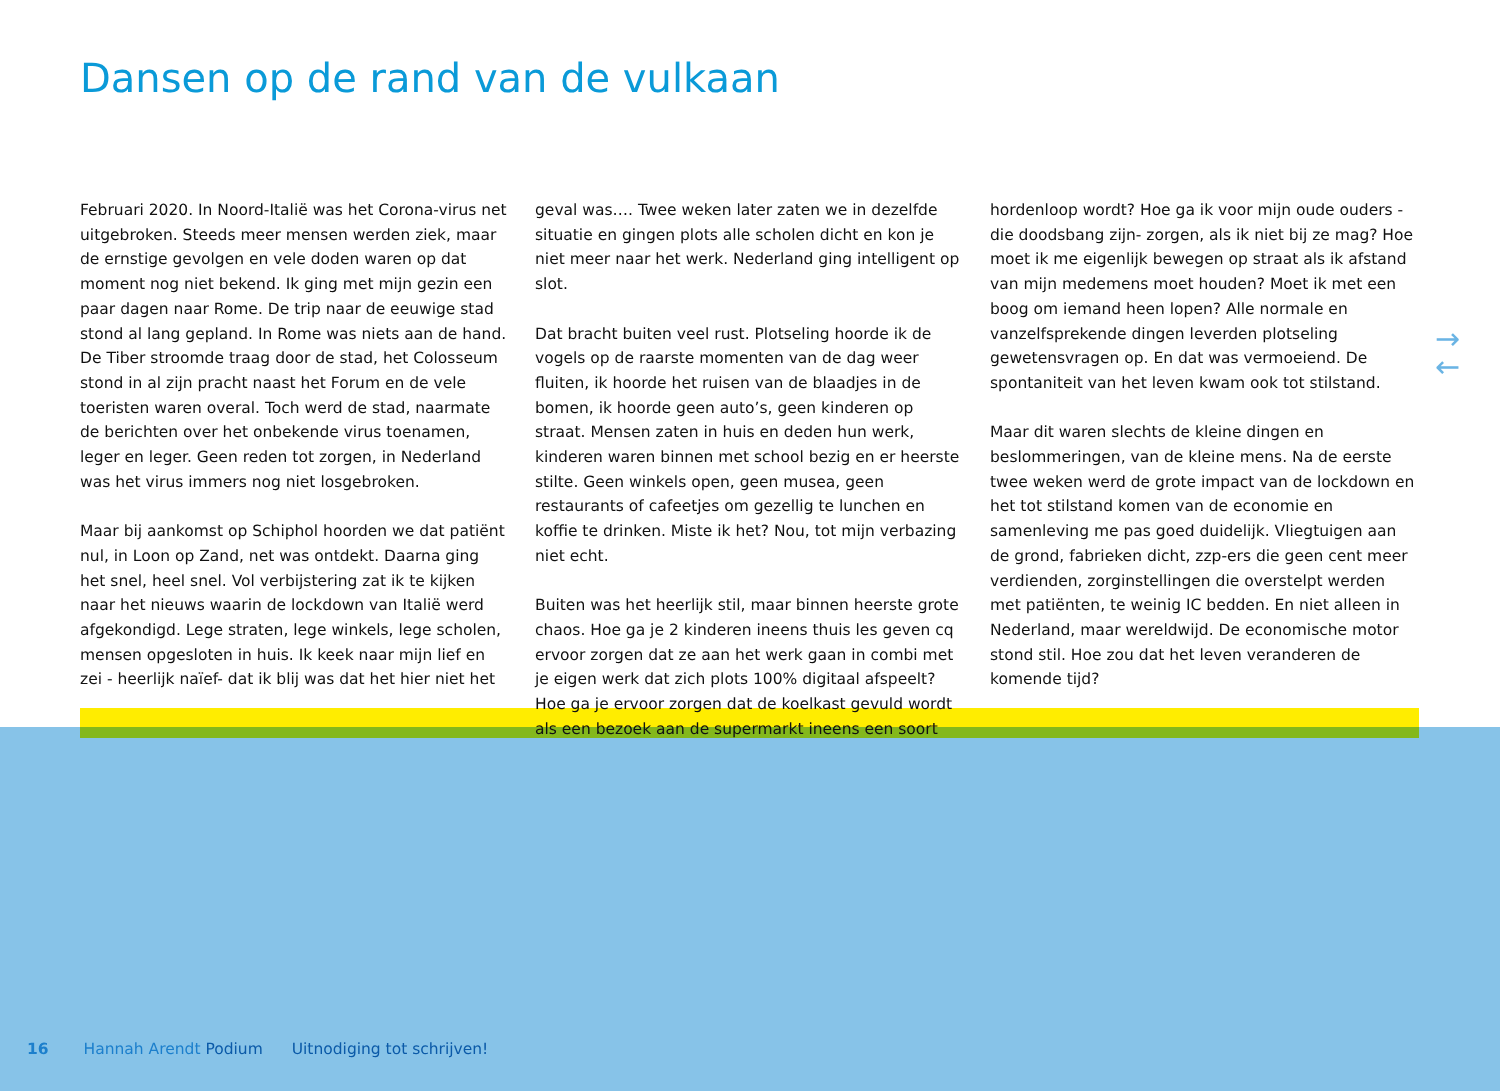Dansen op de rand van de vulkaan
Februari 2020. In Noord-Italië was het Corona-virus net uitgebroken. Steeds meer mensen werden ziek, maar de ernstige gevolgen en vele doden waren op dat moment nog niet bekend. Ik ging met mijn gezin een paar dagen naar Rome. De trip naar de eeuwige stad stond al lang gepland. In Rome was niets aan de hand. De Tiber stroomde traag door de stad, het Colosseum stond in al zijn pracht naast het Forum en de vele toeristen waren overal. Toch werd de stad, naarmate de berichten over het onbekende virus toenamen, leger en leger. Geen reden tot zorgen, in Nederland was het virus immers nog niet losgebroken.
Maar bij aankomst op Schiphol hoorden we dat patiënt nul, in Loon op Zand, net was ontdekt. Daarna ging het snel, heel snel. Vol verbijstering zat ik te kijken naar het nieuws waarin de lockdown van Italië werd afgekondigd. Lege straten, lege winkels, lege scholen, mensen opgesloten in huis. Ik keek naar mijn lief en zei - heerlijk naïef- dat ik blij was dat het hier niet het
geval was…. Twee weken later zaten we in dezelfde situatie en gingen plots alle scholen dicht en kon je niet meer naar het werk. Nederland ging intelligent op slot.
Dat bracht buiten veel rust. Plotseling hoorde ik de vogels op de raarste momenten van de dag weer fluiten, ik hoorde het ruisen van de blaadjes in de bomen, ik hoorde geen auto’s, geen kinderen op straat. Mensen zaten in huis en deden hun werk, kinderen waren binnen met school bezig en er heerste stilte. Geen winkels open, geen musea, geen restaurants of cafeetjes om gezellig te lunchen en koffie te drinken. Miste ik het? Nou, tot mijn verbazing niet echt.
Buiten was het heerlijk stil, maar binnen heerste grote chaos. Hoe ga je 2 kinderen ineens thuis les geven cq ervoor zorgen dat ze aan het werk gaan in combi met je eigen werk dat zich plots 100% digitaal afspeelt? Hoe ga je ervoor zorgen dat de koelkast gevuld wordt als een bezoek aan de supermarkt ineens een soort
hordenloop wordt? Hoe ga ik voor mijn oude ouders - die doodsbang zijn- zorgen, als ik niet bij ze mag? Hoe moet ik me eigenlijk bewegen op straat als ik afstand van mijn medemens moet houden? Moet ik met een boog om iemand heen lopen? Alle normale en vanzelfsprekende dingen leverden plotseling gewetensvragen op. En dat was vermoeiend. De spontaniteit van het leven kwam ook tot stilstand.
Maar dit waren slechts de kleine dingen en beslommeringen, van de kleine mens. Na de eerste twee weken werd de grote impact van de lockdown en het tot stilstand komen van de economie en samenleving me pas goed duidelijk. Vliegtuigen aan de grond, fabrieken dicht, zzp-ers die geen cent meer verdienden, zorginstellingen die overstelpt werden met patiënten, te weinig IC bedden. En niet alleen in Nederland, maar wereldwijd. De economische motor stond stil. Hoe zou dat het leven veranderen de komende tijd?
→
←
16 Hannah Arendt Podium Uitnodiging tot schrijven!